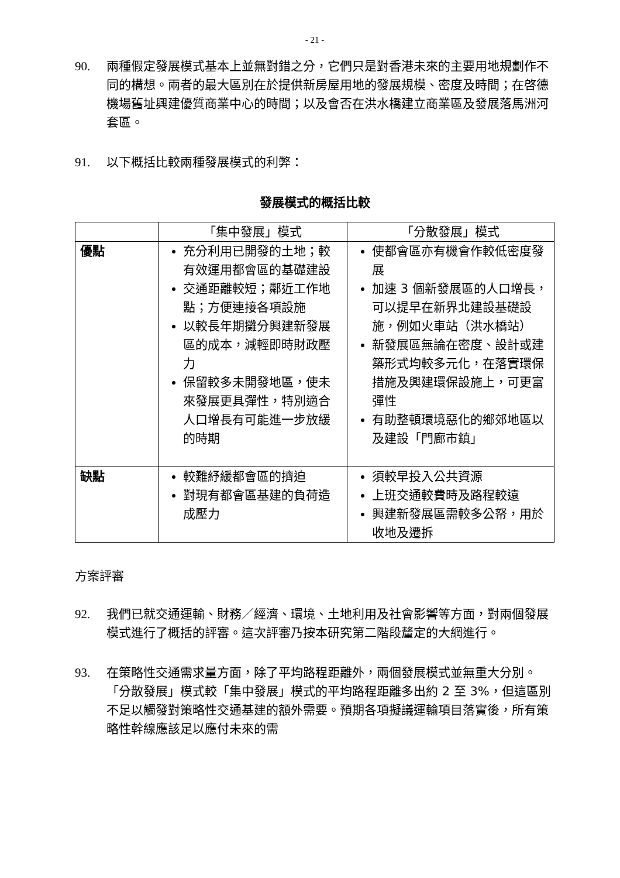- 21 -
90. 兩種假定發展模式基本上並無對錯之分，它們只是對香港未來的主要用地規劃作不同的構想。兩者的最大區別在於提供新房屋用地的發展規模、密度及時間；在啓德機場舊址興建優質商業中心的時間；以及會否在洪水橋建立商業區及發展落馬洲河套區。
91. 以下概括比較兩種發展模式的利弊：
發展模式的概括比較
| | 「集中發展」模式 | 「分散發展」模式 |
| --- | --- | --- |
| 優點 | 充分利用已開發的土地；較有效運用都會區的基礎建設 交通距離較短；鄰近工作地點；方便連接各項設施 以較長年期攤分興建新發展區的成本，減輕即時財政壓力 保留較多未開發地區，使未來發展更具彈性，特別適合人口增長有可能進一步放緩的時期 | 使都會區亦有機會作較低密度發展 加速 3 個新發展區的人口增長，可以提早在新界北建設基礎設施，例如火車站（洪水橋站） 新發展區無論在密度、設計或建築形式均較多元化，在落實環保措施及興建環保設施上，可更富彈性 有助整頓環境惡化的鄉郊地區以及建設「門廊市鎮」 |
| 缺點 | 較難紓緩都會區的擠迫 對現有都會區基建的負荷造成壓力 | 須較早投入公共資源 上班交通較費時及路程較遠 興建新發展區需較多公帑，用於收地及遷拆 |
方案評審
92. 我們已就交通運輸、財務／經濟、環境、土地利用及社會影響等方面，對兩個發展模式進行了概括的評審。這次評審乃按本研究第二階段釐定的大綱進行。
93. 在策略性交通需求量方面，除了平均路程距離外，兩個發展模式並無重大分別。「分散發展」模式較「集中發展」模式的平均路程距離多出約 2 至 3%，但這區別不足以觸發對策略性交通基建的額外需要。預期各項擬議運輸項目落實後，所有策略性幹線應該足以應付未來的需